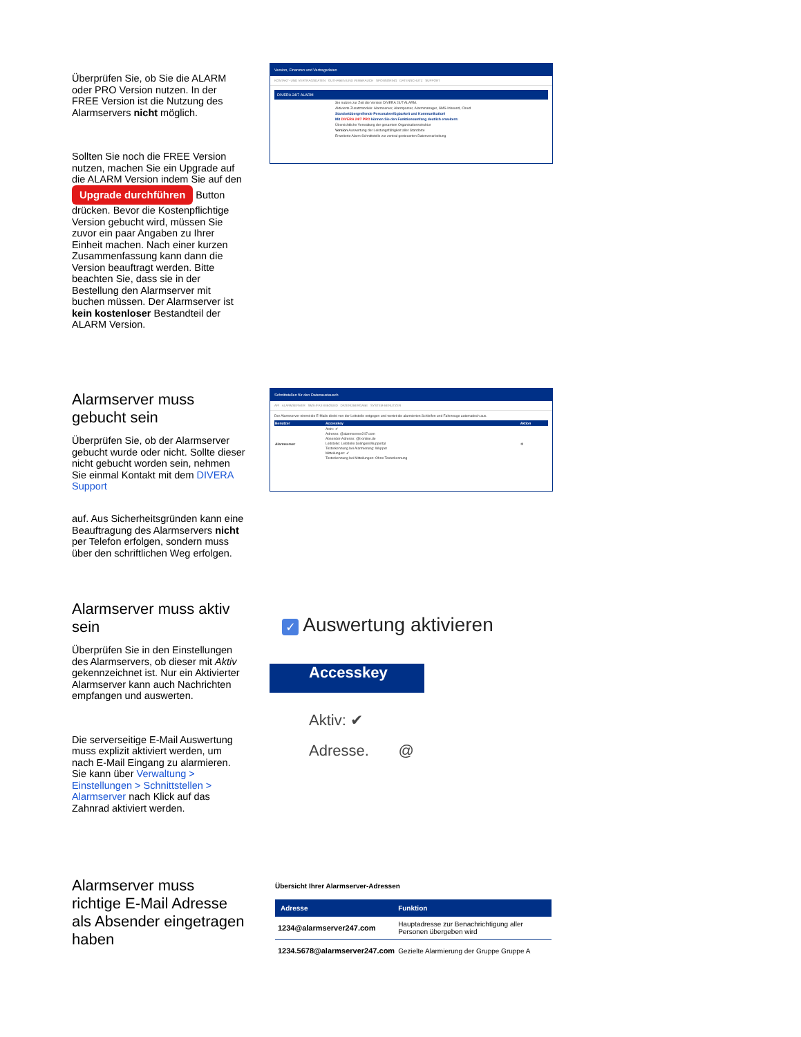Überprüfen Sie, ob Sie die ALARM oder PRO Version nutzen. In der FREE Version ist die Nutzung des Alarmservers nicht möglich.
Sollten Sie noch die FREE Version nutzen, machen Sie ein Upgrade auf die ALARM Version indem Sie auf den Upgrade durchführen Button drücken. Bevor die Kostenpflichtige Version gebucht wird, müssen Sie zuvor ein paar Angaben zu Ihrer Einheit machen. Nach einer kurzen Zusammenfassung kann dann die Version beauftragt werden. Bitte beachten Sie, dass sie in der Bestellung den Alarmserver mit buchen müssen. Der Alarmserver ist kein kostenloser Bestandteil der ALARM Version.
Version, Finanzen und Vertragsdaten
KONTAKT- UND VERTRAGSDATEN GUTHABEN UND VERBRAUCH SPONSORING DATENSCHUTZ SUPPORT
DIVERA 24/7 ALARM
Sie nutzen zur Zeit die Version DIVERA 24/7 ALARM.
Aktivierte Zusatzmodule: Alarmserver, Alarmparser, Alarmmanager, SMS-Inbound, Cloud
Standortübergreifende Personalverfügbarkeit und Kommunikation!
Mit DIVERA 24/7 PRO können Sie den Funktionsumfang deutlich erweitern:
Übersichtliche Verwaltung der gesamten Organisationsstruktur
Version Auswertung der Leistungsfähigkeit aller Standorte
Erweiterte Alarm-Schnittstelle zur zentral gesteuerten Datenverarbeitung
Alarmserver muss gebucht sein
Überprüfen Sie, ob der Alarmserver gebucht wurde oder nicht. Sollte dieser nicht gebucht worden sein, nehmen Sie einmal Kontakt mit dem DIVERA Support
auf. Aus Sicherheitsgründen kann eine Beauftragung des Alarmservers nicht per Telefon erfolgen, sondern muss über den schriftlichen Weg erfolgen.
Schnittstellen für den Datenaustausch
API ALARMSERVER SMS-/FAX-INBOUND DATENÜBERGABE SYSTEM-BENUTZER
Der Alarmserver nimmt die E-Mails direkt von der Leitstelle entgegen und wertet die alarmierten Schleifen und Fahrzeuge automatisch aus.
| Benutzer | Accesskey | Aktion |
| --- | --- | --- |
| Alarmserver | Aktiv: ✔ Adresse: @alarmserver247.com Absender-Adresse: @t-online.de Leitstelle: Leitstelle Solingen/Wuppertal Texterkennung bei Alarmierung: Wupper Mitteilungen: ✔ Texterkennung bei Mitteilungen: Ohne Texterkennung | ⚙ |
Alarmserver muss aktiv sein
Überprüfen Sie in den Einstellungen des Alarmservers, ob dieser mit Aktiv gekennzeichnet ist. Nur ein Aktivierter Alarmserver kann auch Nachrichten empfangen und auswerten.
Die serverseitige E-Mail Auswertung muss explizit aktiviert werden, um nach E-Mail Eingang zu alarmieren. Sie kann über Verwaltung > Einstellungen > Schnittstellen > Alarmserver nach Klick auf das Zahnrad aktiviert werden.
✓ Auswertung aktivieren
Accesskey
Aktiv: ✔
Adresse. @
Alarmserver muss richtige E-Mail Adresse als Absender eingetragen haben
Übersicht Ihrer Alarmserver-Adressen
| Adresse | Funktion |
| --- | --- |
| 1234@alarmserver247.com | Hauptadresse zur Benachrichtigung aller Personen übergeben wird |
| 1234.5678@alarmserver247.com | Gezielte Alarmierung der Gruppe Gruppe A |